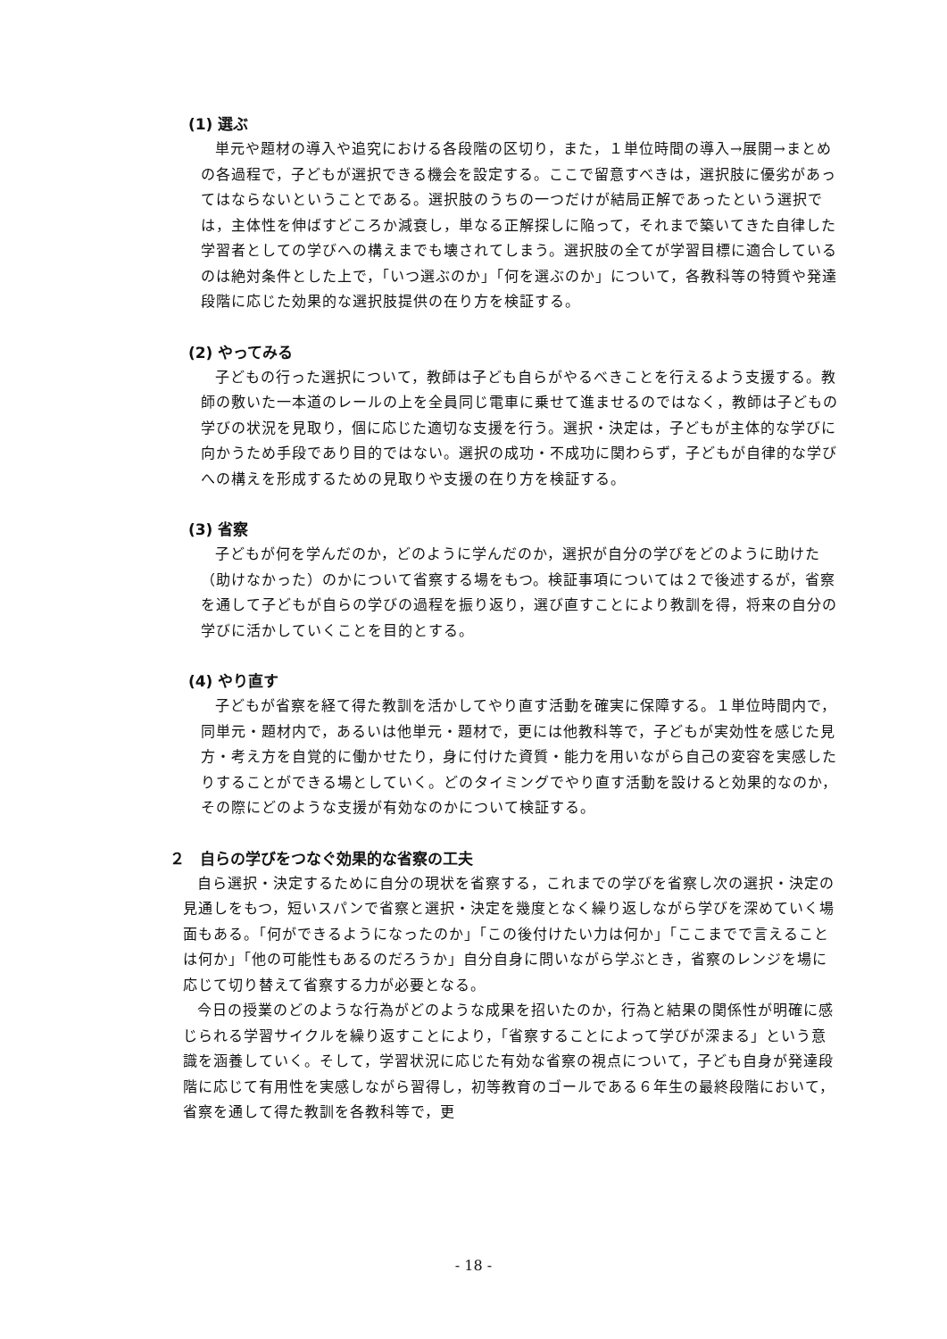(1) 選ぶ
単元や題材の導入や追究における各段階の区切り，また，１単位時間の導入→展開→まとめの各過程で，子どもが選択できる機会を設定する。ここで留意すべきは，選択肢に優劣があってはならないということである。選択肢のうちの一つだけが結局正解であったという選択では，主体性を伸ばすどころか減衰し，単なる正解探しに陥って，それまで築いてきた自律した学習者としての学びへの構えまでも壊されてしまう。選択肢の全てが学習目標に適合しているのは絶対条件とした上で，「いつ選ぶのか」「何を選ぶのか」について，各教科等の特質や発達段階に応じた効果的な選択肢提供の在り方を検証する。
(2) やってみる
子どもの行った選択について，教師は子ども自らがやるべきことを行えるよう支援する。教師の敷いた一本道のレールの上を全員同じ電車に乗せて進ませるのではなく，教師は子どもの学びの状況を見取り，個に応じた適切な支援を行う。選択・決定は，子どもが主体的な学びに向かうため手段であり目的ではない。選択の成功・不成功に関わらず，子どもが自律的な学びへの構えを形成するための見取りや支援の在り方を検証する。
(3) 省察
子どもが何を学んだのか，どのように学んだのか，選択が自分の学びをどのように助けた（助けなかった）のかについて省察する場をもつ。検証事項については２で後述するが，省察を通して子どもが自らの学びの過程を振り返り，選び直すことにより教訓を得，将来の自分の学びに活かしていくことを目的とする。
(4) やり直す
子どもが省察を経て得た教訓を活かしてやり直す活動を確実に保障する。１単位時間内で，同単元・題材内で，あるいは他単元・題材で，更には他教科等で，子どもが実効性を感じた見方・考え方を自覚的に働かせたり，身に付けた資質・能力を用いながら自己の変容を実感したりすることができる場としていく。どのタイミングでやり直す活動を設けると効果的なのか，その際にどのような支援が有効なのかについて検証する。
２　自らの学びをつなぐ効果的な省察の工夫
自ら選択・決定するために自分の現状を省察する，これまでの学びを省察し次の選択・決定の見通しをもつ，短いスパンで省察と選択・決定を幾度となく繰り返しながら学びを深めていく場面もある。「何ができるようになったのか」「この後付けたい力は何か」「ここまでで言えることは何か」「他の可能性もあるのだろうか」自分自身に問いながら学ぶとき，省察のレンジを場に応じて切り替えて省察する力が必要となる。
今日の授業のどのような行為がどのような成果を招いたのか，行為と結果の関係性が明確に感じられる学習サイクルを繰り返すことにより，「省察することによって学びが深まる」という意識を涵養していく。そして，学習状況に応じた有効な省察の視点について，子ども自身が発達段階に応じて有用性を実感しながら習得し，初等教育のゴールである６年生の最終段階において，省察を通して得た教訓を各教科等で，更
- 18 -